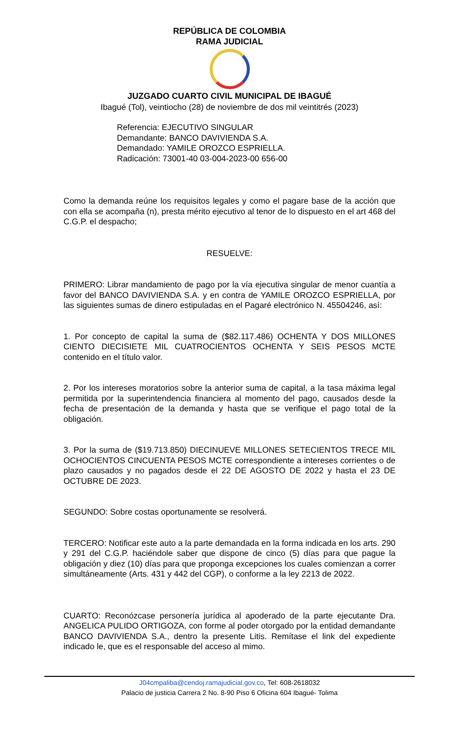REPÚBLICA DE COLOMBIA
RAMA JUDICIAL
JUZGADO CUARTO CIVIL MUNICIPAL DE IBAGUÉ
Ibagué (Tol), veintiocho (28) de noviembre de dos mil veintitrés (2023)
Referencia: EJECUTIVO SINGULAR
Demandante: BANCO DAVIVIENDA S.A.
Demandado: YAMILE OROZCO ESPRIELLA.
Radicación: 73001-40 03-004-2023-00 656-00
Como la demanda reúne los requisitos legales y como el pagare base de la acción que con ella se acompaña (n), presta mérito ejecutivo al tenor de lo dispuesto en el art 468 del C.G.P. el despacho;
RESUELVE:
PRIMERO: Librar mandamiento de pago por la vía ejecutiva singular de menor cuantía a favor del BANCO DAVIVIENDA S.A. y en contra de YAMILE OROZCO ESPRIELLA, por las siguientes sumas de dinero estipuladas en el Pagaré electrónico N. 45504246, así:
1. Por concepto de capital la suma de ($82.117.486) OCHENTA Y DOS MILLONES CIENTO DIECISIETE MIL CUATROCIENTOS OCHENTA Y SEIS PESOS MCTE contenido en el título valor.
2. Por los intereses moratorios sobre la anterior suma de capital, a la tasa máxima legal permitida por la superintendencia financiera al momento del pago, causados desde la fecha de presentación de la demanda y hasta que se verifique el pago total de la obligación.
3. Por la suma de ($19.713.850) DIECINUEVE MILLONES SETECIENTOS TRECE MIL OCHOCIENTOS CINCUENTA PESOS MCTE correspondiente a intereses corrientes o de plazo causados y no pagados desde el 22 DE AGOSTO DE 2022 y hasta el 23 DE OCTUBRE DE 2023.
SEGUNDO: Sobre costas oportunamente se resolverá.
TERCERO: Notificar este auto a la parte demandada en la forma indicada en los arts. 290 y 291 del C.G.P. haciéndole saber que dispone de cinco (5) días para que pague la obligación y diez (10) días para que proponga excepciones los cuales comienzan a correr simultáneamente (Arts. 431 y 442 del CGP), o conforme a la ley 2213 de 2022.
CUARTO: Reconózcase personería jurídica al apoderado de la parte ejecutante Dra. ANGELICA PULIDO ORTIGOZA, con forme al poder otorgado por la entidad demandante BANCO DAVIVIENDA S.A., dentro la presente Litis. Remítase el link del expediente indicado le, que es el responsable del acceso al mimo.
J04cmpaliba@cendoj.ramajudicial.gov.co, Tel: 608-2618032
Palacio de justicia Carrera 2 No. 8-90 Piso 6 Oficina 604 Ibagué- Tolima